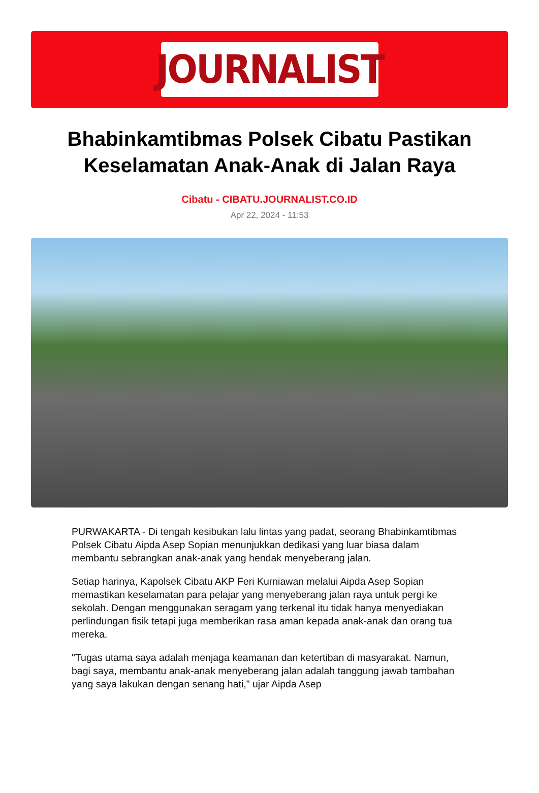JOURNALIST
Bhabinkamtibmas Polsek Cibatu Pastikan Keselamatan Anak-Anak di Jalan Raya
Cibatu - CIBATU.JOURNALIST.CO.ID
Apr 22, 2024 - 11:53
PURWAKARTA - Di tengah kesibukan lalu lintas yang padat, seorang Bhabinkamtibmas Polsek Cibatu Aipda Asep Sopian menunjukkan dedikasi yang luar biasa dalam membantu sebrangkan anak-anak yang hendak menyeberang jalan.
Setiap harinya, Kapolsek Cibatu AKP Feri Kurniawan melalui Aipda Asep Sopian memastikan keselamatan para pelajar yang menyeberang jalan raya untuk pergi ke sekolah. Dengan menggunakan seragam yang terkenal itu tidak hanya menyediakan perlindungan fisik tetapi juga memberikan rasa aman kepada anak-anak dan orang tua mereka.
"Tugas utama saya adalah menjaga keamanan dan ketertiban di masyarakat. Namun, bagi saya, membantu anak-anak menyeberang jalan adalah tanggung jawab tambahan yang saya lakukan dengan senang hati," ujar Aipda Asep